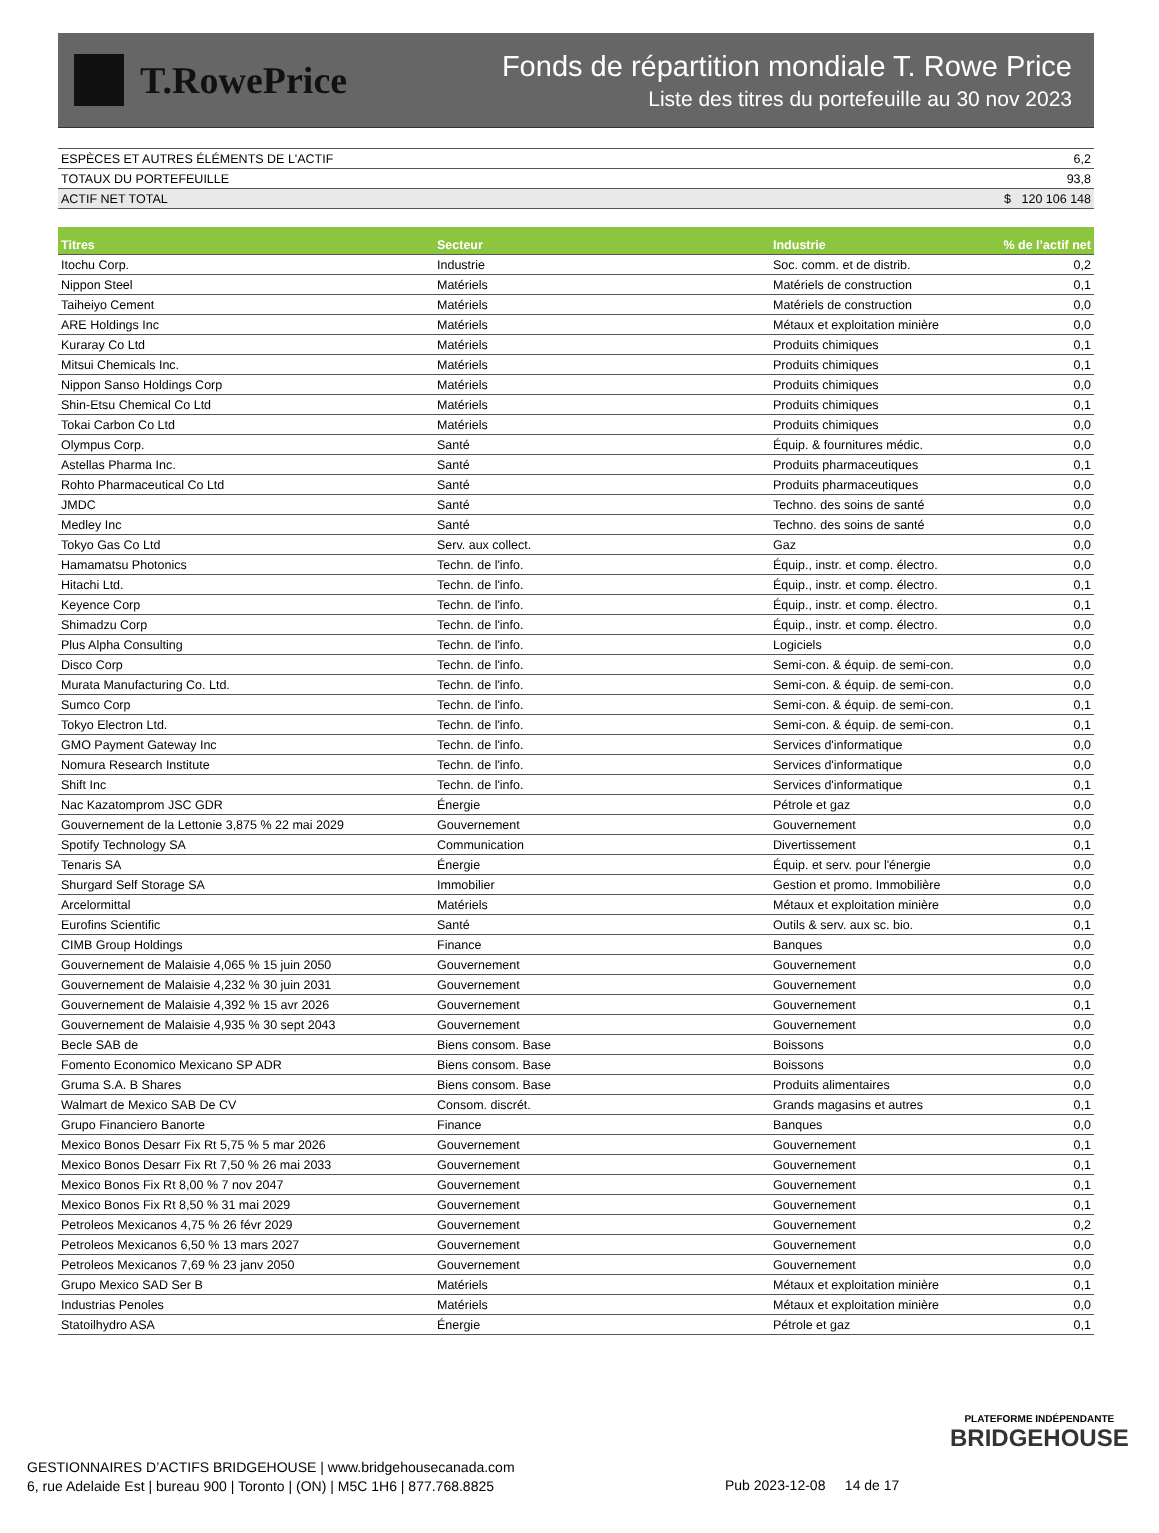T.RowePrice
Fonds de répartition mondiale T. Rowe Price
Liste des titres du portefeuille au 30 nov 2023
| ESPÈCES ET AUTRES ÉLÉMENTS DE L'ACTIF | 6,2 |
| TOTAUX DU PORTEFEUILLE | 93,8 |
| ACTIF NET TOTAL | $ 120 106 148 |
| Titres | Secteur | Industrie | % de l’actif net |
| --- | --- | --- | --- |
| Itochu Corp. | Industrie | Soc. comm. et de distrib. | 0,2 |
| Nippon Steel | Matériels | Matériels de construction | 0,1 |
| Taiheiyo Cement | Matériels | Matériels de construction | 0,0 |
| ARE Holdings Inc | Matériels | Métaux et exploitation minière | 0,0 |
| Kuraray Co Ltd | Matériels | Produits chimiques | 0,1 |
| Mitsui Chemicals Inc. | Matériels | Produits chimiques | 0,1 |
| Nippon Sanso Holdings Corp | Matériels | Produits chimiques | 0,0 |
| Shin-Etsu Chemical Co Ltd | Matériels | Produits chimiques | 0,1 |
| Tokai Carbon Co Ltd | Matériels | Produits chimiques | 0,0 |
| Olympus Corp. | Santé | Équip. & fournitures médic. | 0,0 |
| Astellas Pharma Inc. | Santé | Produits pharmaceutiques | 0,1 |
| Rohto Pharmaceutical Co Ltd | Santé | Produits pharmaceutiques | 0,0 |
| JMDC | Santé | Techno. des soins de santé | 0,0 |
| Medley Inc | Santé | Techno. des soins de santé | 0,0 |
| Tokyo Gas Co Ltd | Serv. aux collect. | Gaz | 0,0 |
| Hamamatsu Photonics | Techn. de l'info. | Équip., instr. et comp. électro. | 0,0 |
| Hitachi Ltd. | Techn. de l'info. | Équip., instr. et comp. électro. | 0,1 |
| Keyence Corp | Techn. de l'info. | Équip., instr. et comp. électro. | 0,1 |
| Shimadzu Corp | Techn. de l'info. | Équip., instr. et comp. électro. | 0,0 |
| Plus Alpha Consulting | Techn. de l'info. | Logiciels | 0,0 |
| Disco Corp | Techn. de l'info. | Semi-con. & équip. de semi-con. | 0,0 |
| Murata Manufacturing Co. Ltd. | Techn. de l'info. | Semi-con. & équip. de semi-con. | 0,0 |
| Sumco Corp | Techn. de l'info. | Semi-con. & équip. de semi-con. | 0,1 |
| Tokyo Electron Ltd. | Techn. de l'info. | Semi-con. & équip. de semi-con. | 0,1 |
| GMO Payment Gateway Inc | Techn. de l'info. | Services d'informatique | 0,0 |
| Nomura Research Institute | Techn. de l'info. | Services d'informatique | 0,0 |
| Shift Inc | Techn. de l'info. | Services d'informatique | 0,1 |
| Nac Kazatomprom JSC GDR | Énergie | Pétrole et gaz | 0,0 |
| Gouvernement de la Lettonie 3,875 % 22 mai 2029 | Gouvernement | Gouvernement | 0,0 |
| Spotify Technology SA | Communication | Divertissement | 0,1 |
| Tenaris SA | Énergie | Équip. et serv. pour l'énergie | 0,0 |
| Shurgard Self Storage SA | Immobilier | Gestion et promo. Immobilière | 0,0 |
| Arcelormittal | Matériels | Métaux et exploitation minière | 0,0 |
| Eurofins Scientific | Santé | Outils & serv. aux sc. bio. | 0,1 |
| CIMB Group Holdings | Finance | Banques | 0,0 |
| Gouvernement de Malaisie 4,065 % 15 juin 2050 | Gouvernement | Gouvernement | 0,0 |
| Gouvernement de Malaisie 4,232 % 30 juin 2031 | Gouvernement | Gouvernement | 0,0 |
| Gouvernement de Malaisie 4,392 % 15 avr 2026 | Gouvernement | Gouvernement | 0,1 |
| Gouvernement de Malaisie 4,935 % 30 sept 2043 | Gouvernement | Gouvernement | 0,0 |
| Becle SAB de | Biens consom. Base | Boissons | 0,0 |
| Fomento Economico Mexicano SP ADR | Biens consom. Base | Boissons | 0,0 |
| Gruma S.A. B Shares | Biens consom. Base | Produits alimentaires | 0,0 |
| Walmart de Mexico SAB De CV | Consom. discrét. | Grands magasins et autres | 0,1 |
| Grupo Financiero Banorte | Finance | Banques | 0,0 |
| Mexico Bonos Desarr Fix Rt 5,75 % 5 mar 2026 | Gouvernement | Gouvernement | 0,1 |
| Mexico Bonos Desarr Fix Rt 7,50 % 26 mai 2033 | Gouvernement | Gouvernement | 0,1 |
| Mexico Bonos Fix Rt 8,00 % 7 nov 2047 | Gouvernement | Gouvernement | 0,1 |
| Mexico Bonos Fix Rt 8,50 % 31 mai 2029 | Gouvernement | Gouvernement | 0,1 |
| Petroleos Mexicanos 4,75 % 26 févr 2029 | Gouvernement | Gouvernement | 0,2 |
| Petroleos Mexicanos 6,50 % 13 mars 2027 | Gouvernement | Gouvernement | 0,0 |
| Petroleos Mexicanos 7,69 % 23 janv 2050 | Gouvernement | Gouvernement | 0,0 |
| Grupo Mexico SAD Ser B | Matériels | Métaux et exploitation minière | 0,1 |
| Industrias Penoles | Matériels | Métaux et exploitation minière | 0,0 |
| Statoilhydro ASA | Énergie | Pétrole et gaz | 0,1 |
PLATEFORME INDÉPENDANTE
BRIDGEHOUSE
GESTIONNAIRES D’ACTIFS BRIDGEHOUSE | www.bridgehousecanada.com
6, rue Adelaide Est | bureau 900 | Toronto | (ON) | M5C 1H6 | 877.768.8825
Pub 2023-12-08 14 de 17